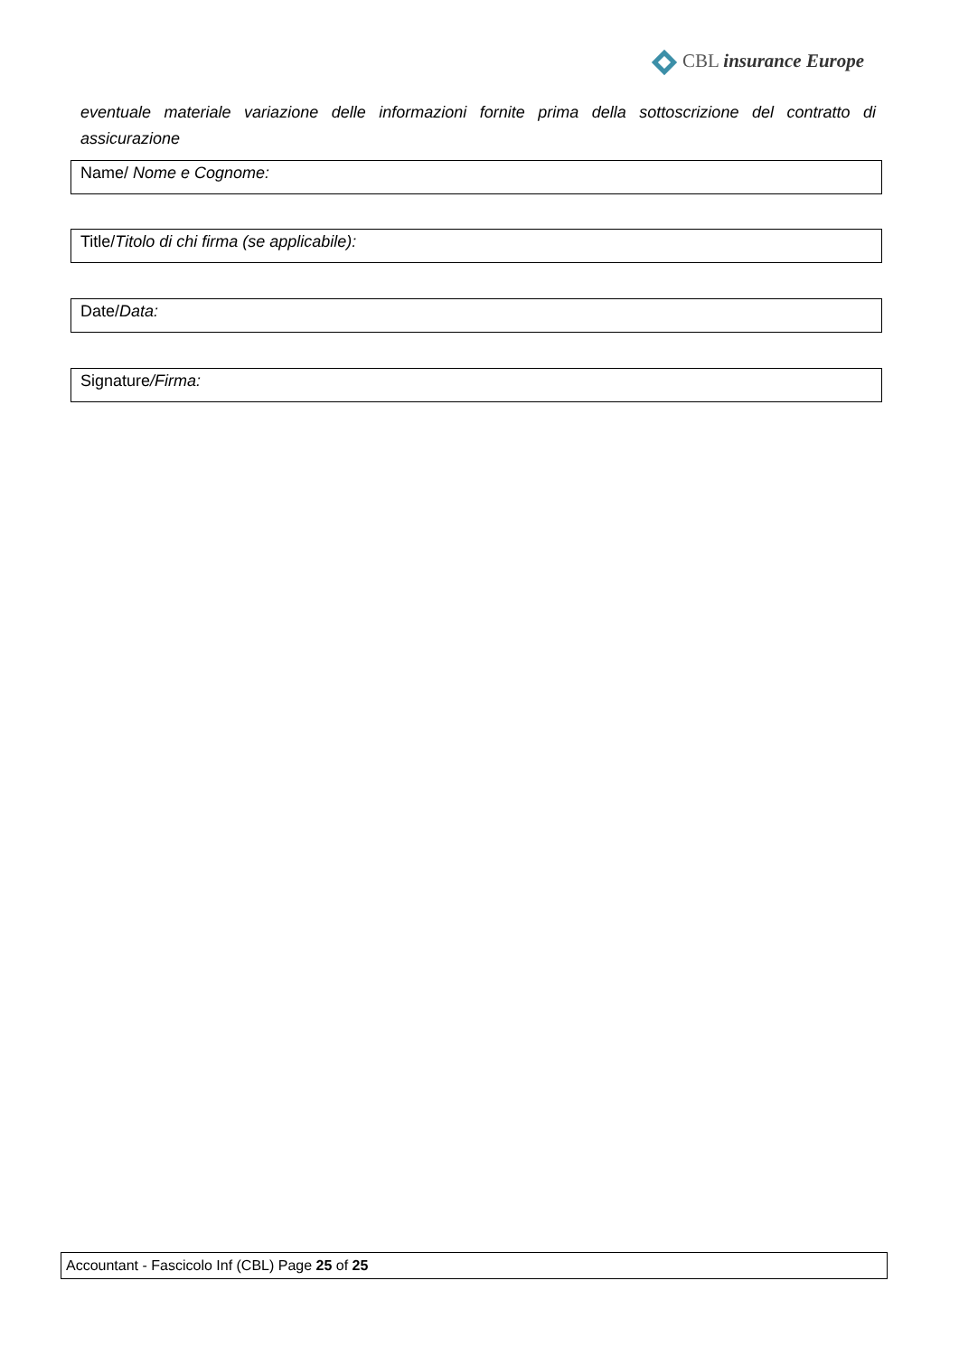CBL insurance Europe
eventuale materiale variazione delle informazioni fornite prima della sottoscrizione del contratto di assicurazione
Name/ Nome e Cognome:
Title/Titolo di chi firma (se applicabile):
Date/Data:
Signature/Firma:
Accountant - Fascicolo Inf (CBL) Page 25 of 25